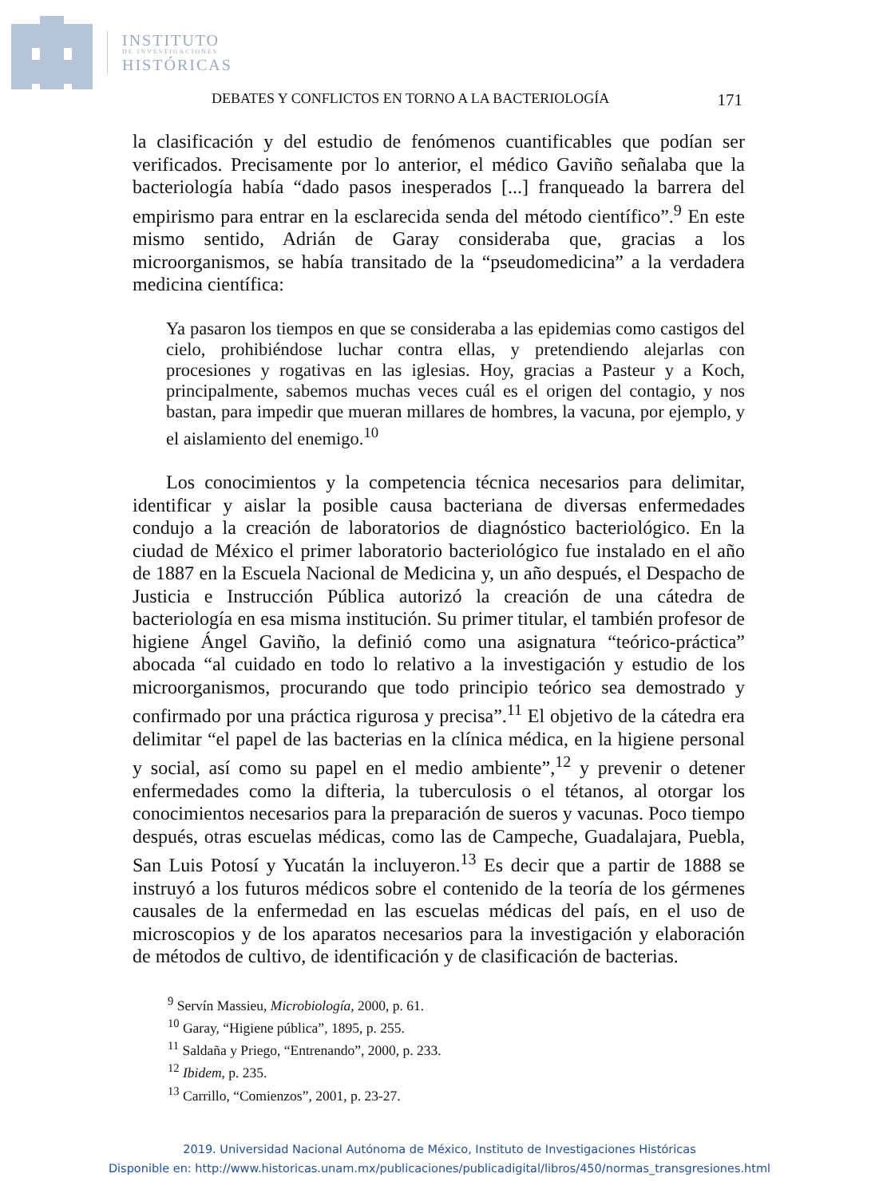INSTITUTO
DE INVESTIGACIONES
HISTÓRICAS
DEBATES Y CONFLICTOS EN TORNO A LA BACTERIOLOGÍA 171
la clasificación y del estudio de fenómenos cuantificables que podían ser verificados. Precisamente por lo anterior, el médico Gaviño señalaba que la bacteriología había “dado pasos inesperados [...] franqueado la barrera del empirismo para entrar en la esclarecida senda del método científico”.<sup>9</sup> En este mismo sentido, Adrián de Garay consideraba que, gracias a los microorganismos, se había transitado de la “pseudomedicina” a la verdadera medicina científica:
Ya pasaron los tiempos en que se consideraba a las epidemias como castigos del cielo, prohibiéndose luchar contra ellas, y pretendiendo alejarlas con procesiones y rogativas en las iglesias. Hoy, gracias a Pasteur y a Koch, principalmente, sabemos muchas veces cuál es el origen del contagio, y nos bastan, para impedir que mueran millares de hombres, la vacuna, por ejemplo, y el aislamiento del enemigo.<sup>10</sup>
Los conocimientos y la competencia técnica necesarios para delimitar, identificar y aislar la posible causa bacteriana de diversas enfermedades condujo a la creación de laboratorios de diagnóstico bacteriológico. En la ciudad de México el primer laboratorio bacteriológico fue instalado en el año de 1887 en la Escuela Nacional de Medicina y, un año después, el Despacho de Justicia e Instrucción Pública autorizó la creación de una cátedra de bacteriología en esa misma institución. Su primer titular, el también profesor de higiene Ángel Gaviño, la definió como una asignatura “teórico-práctica” abocada “al cuidado en todo lo relativo a la investigación y estudio de los microorganismos, procurando que todo principio teórico sea demostrado y confirmado por una práctica rigurosa y precisa”.<sup>11</sup> El objetivo de la cátedra era delimitar “el papel de las bacterias en la clínica médica, en la higiene personal y social, así como su papel en el medio ambiente”,<sup>12</sup> y prevenir o detener enfermedades como la difteria, la tuberculosis o el tétanos, al otorgar los conocimientos necesarios para la preparación de sueros y vacunas. Poco tiempo después, otras escuelas médicas, como las de Campeche, Guadalajara, Puebla, San Luis Potosí y Yucatán la incluyeron.<sup>13</sup> Es decir que a partir de 1888 se instruyó a los futuros médicos sobre el contenido de la teoría de los gérmenes causales de la enfermedad en las escuelas médicas del país, en el uso de microscopios y de los aparatos necesarios para la investigación y elaboración de métodos de cultivo, de identificación y de clasificación de bacterias.
<sup>9</sup> Servín Massieu, Microbiología, 2000, p. 61.
<sup>10</sup> Garay, “Higiene pública”, 1895, p. 255.
<sup>11</sup> Saldaña y Priego, “Entrenando”, 2000, p. 233.
<sup>12</sup> Ibidem, p. 235.
<sup>13</sup> Carrillo, “Comienzos”, 2001, p. 23-27.
2019. Universidad Nacional Autónoma de México, Instituto de Investigaciones Históricas
Disponible en: http://www.historicas.unam.mx/publicaciones/publicadigital/libros/450/normas_transgresiones.html